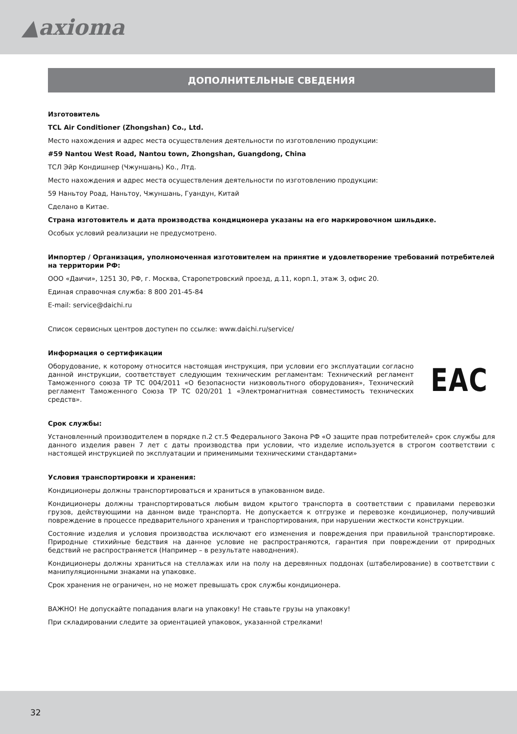▲axioma
ДОПОЛНИТЕЛЬНЫЕ СВЕДЕНИЯ
Изготовитель
TCL Air Conditioner (Zhongshan) Co., Ltd.
Место нахождения и адрес места осуществления деятельности по изготовлению продукции:
#59 Nantou West Road, Nantou town, Zhongshan, Guangdong, China
ТСЛ Эйр Кондишнер (Чжуншань) Ко., Лтд.
Место нахождения и адрес места осуществления деятельности по изготовлению продукции:
59 Наньтоу Роад, Наньтоу, Чжуншань, Гуандун, Китай
Сделано в Китае.
Страна изготовитель и дата производства кондиционера указаны на его маркировочном шильдике.
Особых условий реализации не предусмотрено.
Импортер / Организация, уполномоченная изготовителем на принятие и удовлетворение требований потребителей на территории РФ:
ООО «Даичи», 1251 30, РФ, г. Москва, Старопетровский проезд, д.11, корп.1, этаж 3, офис 20.
Единая справочная служба: 8 800 201-45-84
E-mail: service@daichi.ru
Список сервисных центров доступен по ссылке: www.daichi.ru/service/
Информация о сертификации
Оборудование, к которому относится настоящая инструкция, при условии его эксплуатации согласно данной инструкции, соответствует следующим техническим регламентам: Технический регламент Таможенного союза ТР ТС 004/2011 «О безопасности низковольтного оборудования», Технический регламент Таможенного Союза ТР ТС 020/201 1 «Электромагнитная совместимость технических средств».
ЕАС
Срок службы:
Установленный производителем в порядке п.2 ст.5 Федерального Закона РФ «О защите прав потребителей» срок службы для данного изделия равен 7 лет с даты производства при условии, что изделие используется в строгом соответствии с настоящей инструкцией по эксплуатации и применимыми техническими стандартами»
Условия транспортировки и хранения:
Кондиционеры должны транспортироваться и храниться в упакованном виде.
Кондиционеры должны транспортироваться любым видом крытого транспорта в соответствии с правилами перевозки грузов, действующими на данном виде транспорта. Не допускается к отгрузке и перевозке кондиционер, получивший повреждение в процессе предварительного хранения и транспортирования, при нарушении жесткости конструкции.
Состояние изделия и условия производства исключают его изменения и повреждения при правильной транспортировке. Природные стихийные бедствия на данное условие не распространяются, гарантия при повреждении от природных бедствий не распространяется (Например – в результате наводнения).
Кондиционеры должны храниться на стеллажах или на полу на деревянных поддонах (штабелирование) в соответствии с манипуляционными знаками на упаковке.
Срок хранения не ограничен, но не может превышать срок службы кондиционера.
ВАЖНО! Не допускайте попадания влаги на упаковку! Не ставьте грузы на упаковку!
При складировании следите за ориентацией упаковок, указанной стрелками!
32